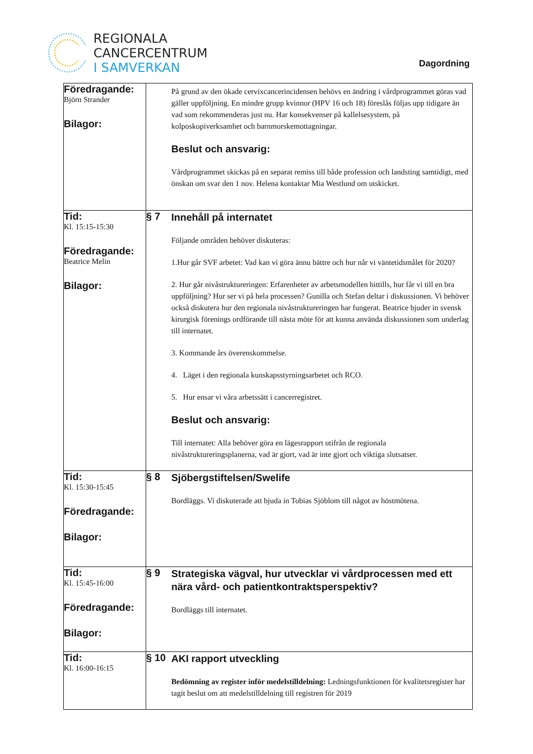REGIONALA
CANCERCENTRUM
I SAMVERKAN
Dagordning
| Föredragande: Björn Strander Bilagor: | På grund av den ökade cervixcancerincidensen behövs en ändring i vårdprogrammet göras vad gäller uppföljning. En mindre grupp kvinnor (HPV 16 och 18) föreslås följas upp tidigare än vad som rekommenderas just nu. Har konsekvenser på kallelsesystem, på kolposkopiverksamhet och barnmorskemottagningar. Beslut och ansvarig: Vårdprogrammet skickas på en separat remiss till både profession och landsting samtidigt, med önskan om svar den 1 nov. Helena kontaktar Mia Westlund om utskicket. |
| Tid: Kl. 15:15-15:30 Föredragande: Beatrice Melin Bilagor: | § 7 Innehåll på internatet Följande områden behöver diskuteras: 1.Hur går SVF arbetet: Vad kan vi göra ännu bättre och hur når vi väntetidsmålet för 2020? 2. Hur går nivåstruktureringen: Erfarenheter av arbetsmodellen hittills, hur får vi till en bra uppföljning? Hur ser vi på hela processen? Gunilla och Stefan deltar i diskussionen. Vi behöver också diskutera hur den regionala nivåstruktureringen har fungerat. Beatrice bjuder in svensk kirurgisk förenings ordförande till nästa möte för att kunna använda diskussionen som underlag till internatet. 3. Kommande års överenskommelse. 4. Läget i den regionala kunskapsstyrningsarbetet och RCO. 5. Hur ensar vi våra arbetssätt i cancerregistret. Beslut och ansvarig: Till internatet: Alla behöver göra en lägesrapport utifrån de regionala nivåstruktureringsplanerna, vad är gjort, vad är inte gjort och viktiga slutsatser. |
| Tid: Kl. 15:30-15:45 Föredragande: Bilagor: | § 8 Sjöbergstiftelsen/Swelife Bordläggs. Vi diskuterade att bjuda in Tobias Sjöblom till något av höstmötena. |
| Tid: Kl. 15:45-16:00 Föredragande: Bilagor: | § 9 Strategiska vägval, hur utvecklar vi vårdprocessen med ett nära vård- och patientkontraktsperspektiv? Bordläggs till internatet. |
| Tid: Kl. 16:00-16:15 | § 10 AKI rapport utveckling Bedömning av register inför medelstilldelning: Ledningsfunktionen för kvalitetsregister har tagit beslut om att medelstilldelning till registren för 2019 |